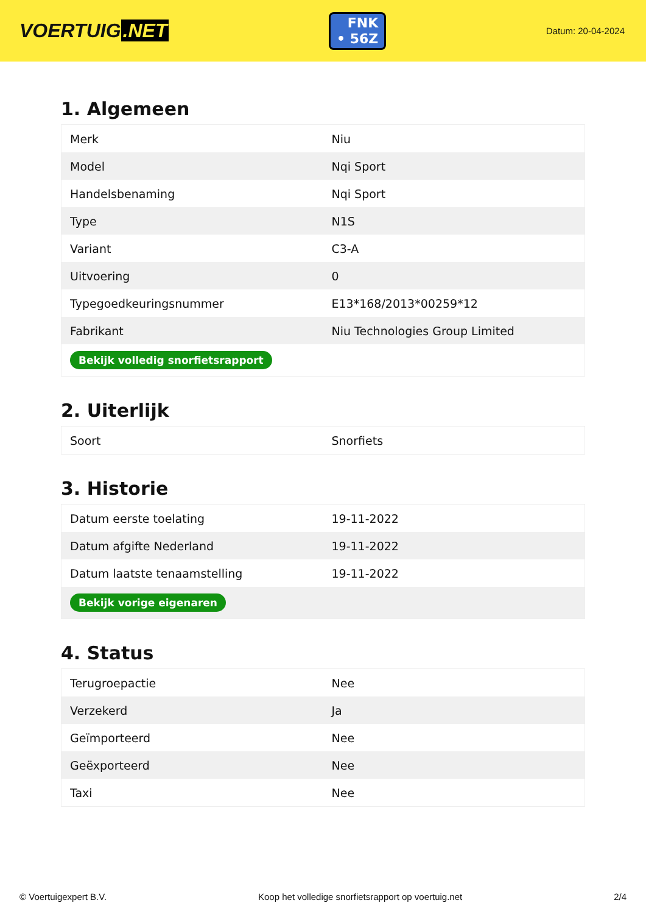VOERTUIG.NET
FNK
• 56Z
Datum: 20-04-2024
1. Algemeen
| Merk | Niu |
| Model | Nqi Sport |
| Handelsbenaming | Nqi Sport |
| Type | N1S |
| Variant | C3-A |
| Uitvoering | 0 |
| Typegoedkeuringsnummer | E13*168/2013*00259*12 |
| Fabrikant | Niu Technologies Group Limited |
| Bekijk volledig snorfietsrapport | |
2. Uiterlijk
| Soort | Snorfiets |
3. Historie
| Datum eerste toelating | 19-11-2022 |
| Datum afgifte Nederland | 19-11-2022 |
| Datum laatste tenaamstelling | 19-11-2022 |
| Bekijk vorige eigenaren | |
4. Status
| Terugroepactie | Nee |
| Verzekerd | Ja |
| Geïmporteerd | Nee |
| Geëxporteerd | Nee |
| Taxi | Nee |
© Voertuigexpert B.V. Koop het volledige snorfietsrapport op voertuig.net 2/4